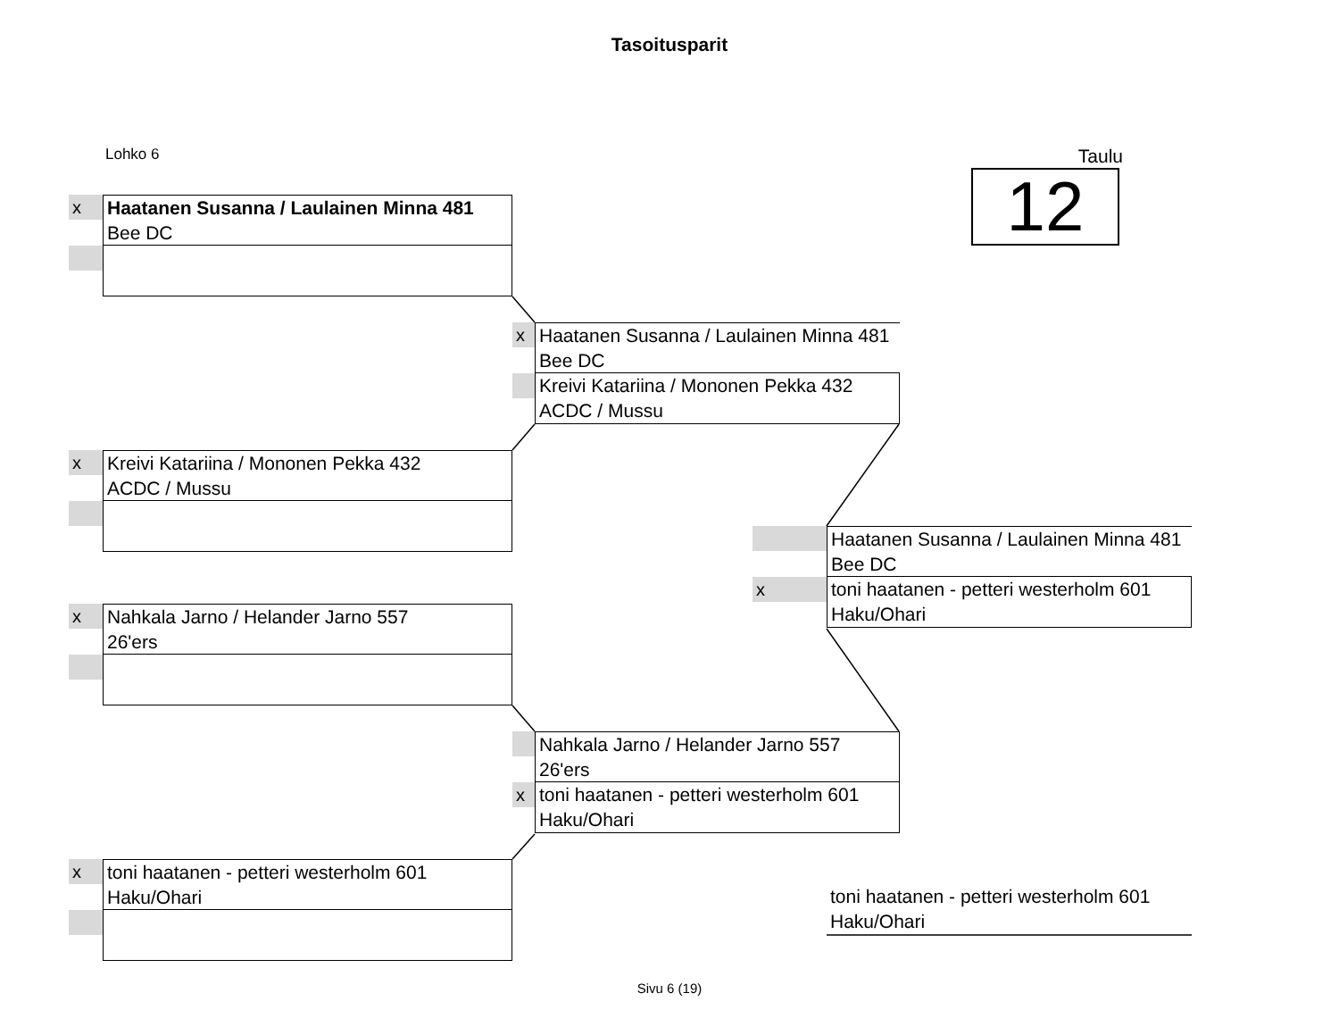Tasoitusparit
Lohko 6 Taulu
12
x
Haatanen Susanna / Laulainen Minna 481
Bee DC
x
Haatanen Susanna / Laulainen Minna 481
Bee DC
Kreivi Katariina / Mononen Pekka 432
ACDC / Mussu
x
Kreivi Katariina / Mononen Pekka 432
ACDC / Mussu
Haatanen Susanna / Laulainen Minna 481
Bee DC
x
toni haatanen - petteri westerholm 601
Haku/Ohari
x
Nahkala Jarno / Helander Jarno 557
26'ers
Nahkala Jarno / Helander Jarno 557
26'ers
x
toni haatanen - petteri westerholm 601
Haku/Ohari
x
toni haatanen - petteri westerholm 601
Haku/Ohari
toni haatanen - petteri westerholm 601
Haku/Ohari
Sivu 6 (19)